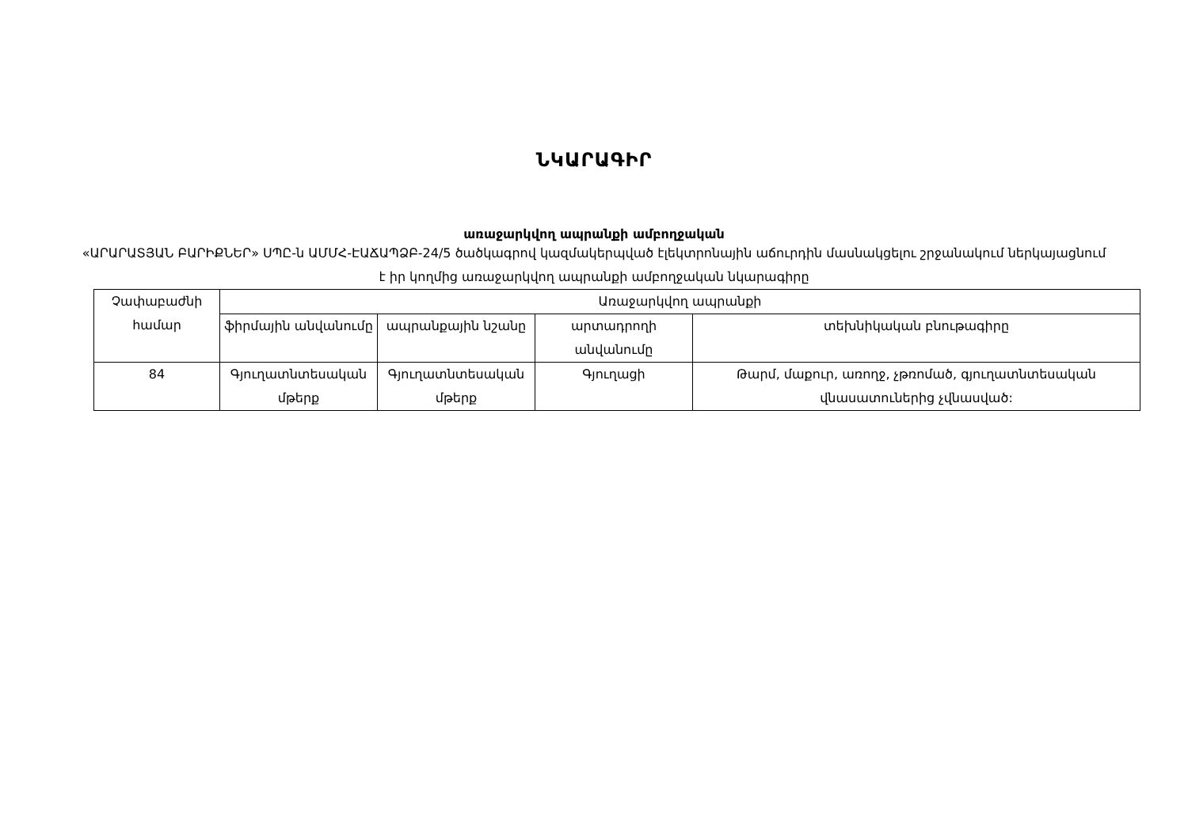ՆԿԱՐԱԳԻՐ
առաջարկվող ապրանքի ամբողջական
«ԱՐԱՐԱՏՅԱՆ ԲԱՐԻՔՆԵՐ» ՍՊԸ-ն ԱՄՄՀ-ԷԱՃԱՊՁԲ-24/5 ծածկագրով կազմակերպված էլեկտրոնային աճուրդին մասնակցելու շրջանակում ներկայացնում է իր կողմից առաջարկվող ապրանքի ամբողջական նկարագիրը
| Չափաբաժնի համար | Առաջարկվող ապրանքի | | | |
| --- | --- | --- | --- | --- |
| | ֆիրմային անվանումը | ապրանքային նշանը | արտադրողի անվանումը | տեխնիկական բնութագիրը |
| 84 | Գյուղատնտեսական մթերք | Գյուղատնտեսական մթերք | Գյուղացի | Թարմ, մաքուր, առողջ, չթռոմած, գյուղատնտեսական վնասատուներից չվնասված: |